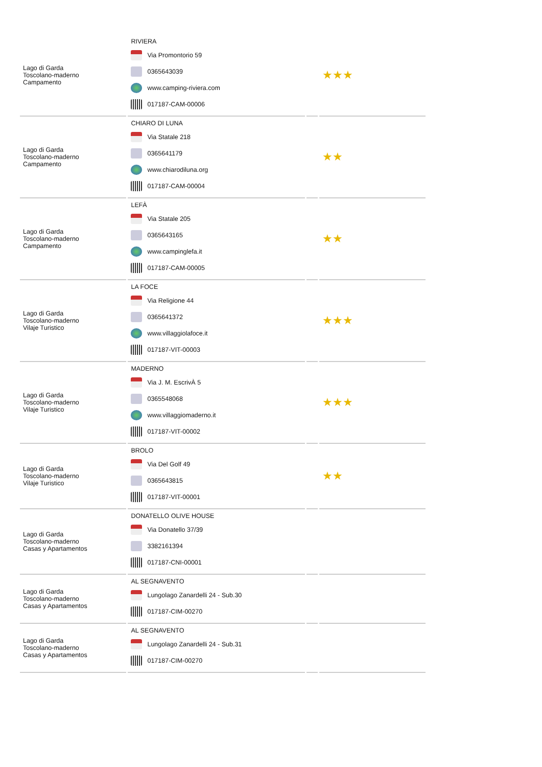| Lago di Garda Toscolano-maderno Campamento | RIVIERA Via Promontorio 59 0365643039 www.camping-riviera.com 017187-CAM-00006 | | ★★★ |
| Lago di Garda Toscolano-maderno Campamento | CHIARO DI LUNA Via Statale 218 0365641179 www.chiarodiluna.org 017187-CAM-00004 | | ★★ |
| Lago di Garda Toscolano-maderno Campamento | LEFÀ Via Statale 205 0365643165 www.campinglefa.it 017187-CAM-00005 | | ★★ |
| Lago di Garda Toscolano-maderno Vilaje Turistico | LA FOCE Via Religione 44 0365641372 www.villaggiolafoce.it 017187-VIT-00003 | | ★★★ |
| Lago di Garda Toscolano-maderno Vilaje Turistico | MADERNO Via J. M. EscrivÀ 5 0365548068 www.villaggiomaderno.it 017187-VIT-00002 | | ★★★ |
| Lago di Garda Toscolano-maderno Vilaje Turistico | BROLO Via Del Golf 49 0365643815 017187-VIT-00001 | | ★★ |
| Lago di Garda Toscolano-maderno Casas y Apartamentos | DONATELLO OLIVE HOUSE Via Donatello 37/39 3382161394 017187-CNI-00001 | | |
| Lago di Garda Toscolano-maderno Casas y Apartamentos | AL SEGNAVENTO Lungolago Zanardelli 24 - Sub.30 017187-CIM-00270 | | |
| Lago di Garda Toscolano-maderno Casas y Apartamentos | AL SEGNAVENTO Lungolago Zanardelli 24 - Sub.31 017187-CIM-00270 | | |